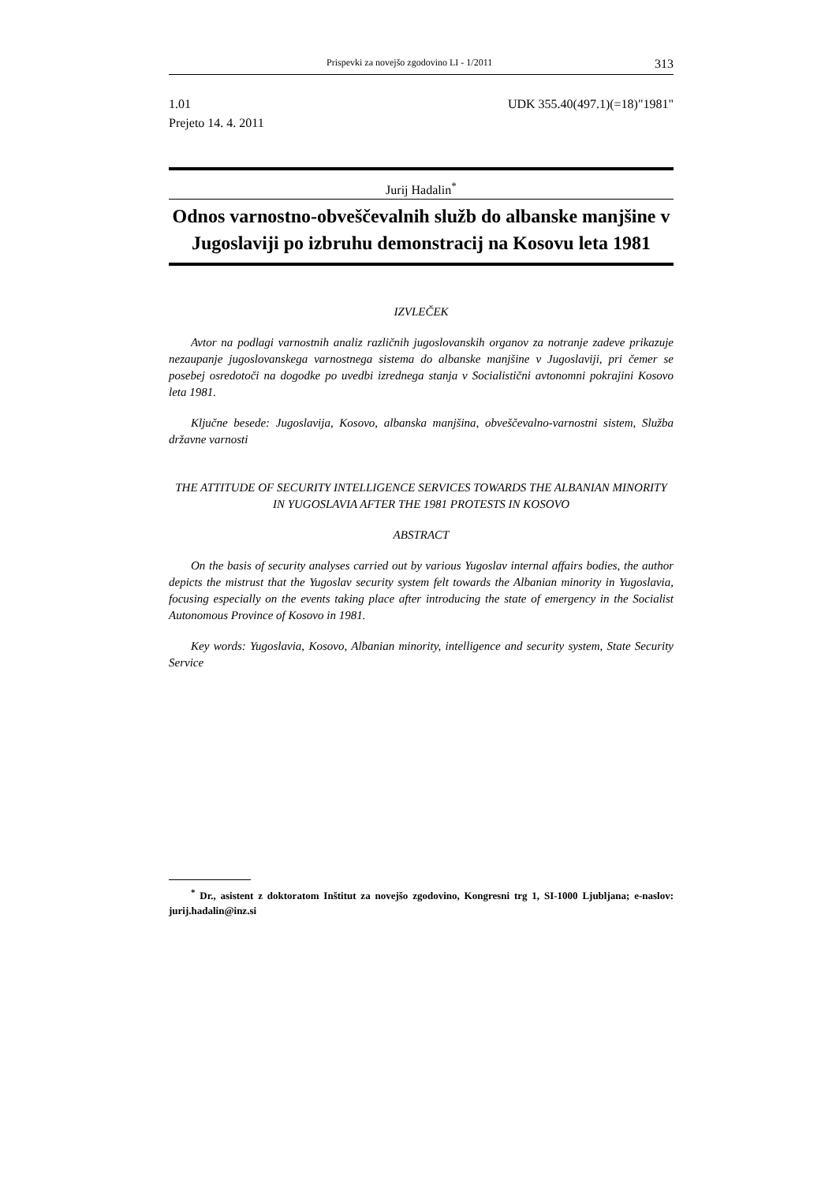Prispevki za novejšo zgodovino LI - 1/2011 313
1.01 UDK 355.40(497.1)(=18)"1981"
Prejeto 14. 4. 2011
Jurij Hadalin<sup>*</sup>
Odnos varnostno-obveščevalnih služb do albanske manjšine v Jugoslaviji po izbruhu demonstracij na Kosovu leta 1981
IZVLEČEK
Avtor na podlagi varnostnih analiz različnih jugoslovanskih organov za notranje zadeve prikazuje nezaupanje jugoslovanskega varnostnega sistema do albanske manjšine v Jugoslaviji, pri čemer se posebej osredotoči na dogodke po uvedbi izrednega stanja v Socialistični avtonomni pokrajini Kosovo leta 1981.
Ključne besede: Jugoslavija, Kosovo, albanska manjšina, obveščevalno-varnostni sistem, Služba državne varnosti
THE ATTITUDE OF SECURITY INTELLIGENCE SERVICES TOWARDS THE ALBANIAN MINORITY IN YUGOSLAVIA AFTER THE 1981 PROTESTS IN KOSOVO
ABSTRACT
On the basis of security analyses carried out by various Yugoslav internal affairs bodies, the author depicts the mistrust that the Yugoslav security system felt towards the Albanian minority in Yugoslavia, focusing especially on the events taking place after introducing the state of emergency in the Socialist Autonomous Province of Kosovo in 1981.
Key words: Yugoslavia, Kosovo, Albanian minority, intelligence and security system, State Security Service
<sup>*</sup> Dr., asistent z doktoratom Inštitut za novejšo zgodovino, Kongresni trg 1, SI-1000 Ljubljana; e-naslov: jurij.hadalin@inz.si